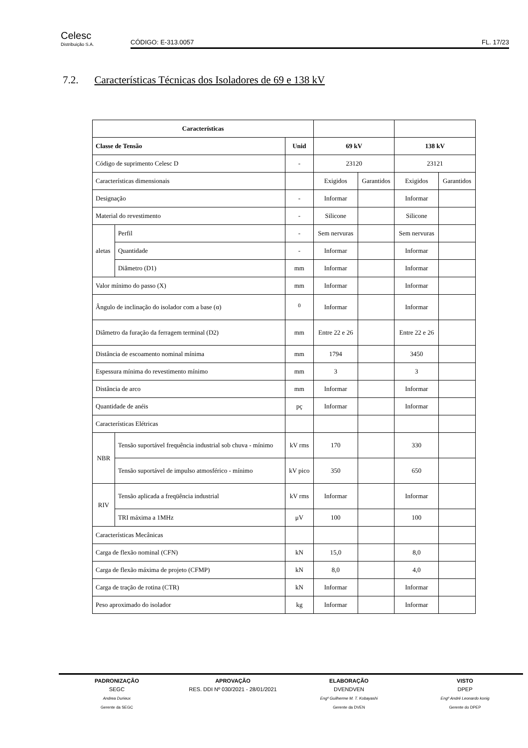Celesc
Distribuição S.A.
CÓDIGO: E-313.0057 FL. 17/23
7.2. Características Técnicas dos Isoladores de 69 e 138 kV
| Características | | | | | | |
| Classe de Tensão | | Unid | 69 kV | | 138 kV | |
| Código de suprimento Celesc D | | - | 23120 | | 23121 | |
| Características dimensionais | | | Exigidos | Garantidos | Exigidos | Garantidos |
| Designação | | - | Informar | | Informar | |
| Material do revestimento | | - | Silicone | | Silicone | |
| aletas | Perfil | - | Sem nervuras | | Sem nervuras | |
| | Quantidade | - | Informar | | Informar | |
| | Diâmetro (D1) | mm | Informar | | Informar | |
| Valor mínimo do passo (X) | | mm | Informar | | Informar | |
| Ângulo de inclinação do isolador com a base (α) | | <sup>0</sup> | Informar | | Informar | |
| Diâmetro da furação da ferragem terminal (D2) | | mm | Entre 22 e 26 | | Entre 22 e 26 | |
| Distância de escoamento nominal mínima | | mm | 1794 | | 3450 | |
| Espessura mínima do revestimento mínimo | | mm | 3 | | 3 | |
| Distância de arco | | mm | Informar | | Informar | |
| Quantidade de anéis | | pç | Informar | | Informar | |
| Características Elétricas | | | | | | |
| NBR | Tensão suportável frequência industrial sob chuva - mínimo | kV rms | 170 | | 330 | |
| | Tensão suportável de impulso atmosférico - mínimo | kV pico | 350 | | 650 | |
| RIV | Tensão aplicada a freqüência industrial | kV rms | Informar | | Informar | |
| | TRI máxima a 1MHz | μV | 100 | | 100 | |
| Características Mecânicas | | | | | | |
| Carga de flexão nominal (CFN) | | kN | 15,0 | | 8,0 | |
| Carga de flexão máxima de projeto (CFMP) | | kN | 8,0 | | 4,0 | |
| Carga de tração de rotina (CTR) | | kN | Informar | | Informar | |
| Peso aproximado do isolador | | kg | Informar | | Informar | |
PADRONIZAÇÃO
SEGC
Andrea Durieux
Gerente da SEGC
APROVAÇÃO
RES. DDI Nº 030/2021 - 28/01/2021
ELABORAÇÃO
DVENDVEN
Engº Guilherme M. T. Kobayashi
Gerente da DVEN
VISTO
DPEP
Engº André Leonardo konig
Gerente do DPEP